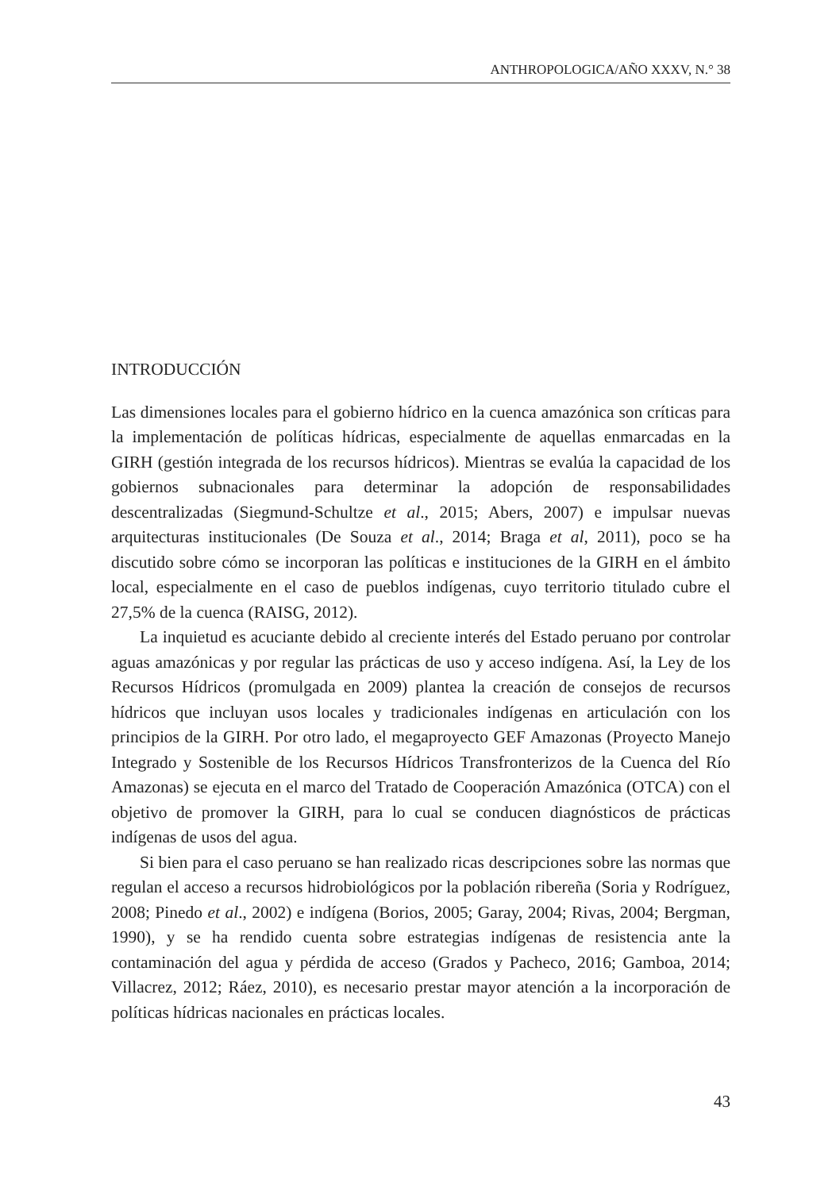ANTHROPOLOGICA/AÑO XXXV, N.° 38
INTRODUCCIÓN
Las dimensiones locales para el gobierno hídrico en la cuenca amazónica son críticas para la implementación de políticas hídricas, especialmente de aquellas enmarcadas en la GIRH (gestión integrada de los recursos hídricos). Mientras se evalúa la capacidad de los gobiernos subnacionales para determinar la adopción de responsabilidades descentralizadas (Siegmund-Schultze et al., 2015; Abers, 2007) e impulsar nuevas arquitecturas institucionales (De Souza et al., 2014; Braga et al, 2011), poco se ha discutido sobre cómo se incorporan las políticas e instituciones de la GIRH en el ámbito local, especialmente en el caso de pueblos indígenas, cuyo territorio titulado cubre el 27,5% de la cuenca (RAISG, 2012).
La inquietud es acuciante debido al creciente interés del Estado peruano por controlar aguas amazónicas y por regular las prácticas de uso y acceso indígena. Así, la Ley de los Recursos Hídricos (promulgada en 2009) plantea la creación de consejos de recursos hídricos que incluyan usos locales y tradicionales indígenas en articulación con los principios de la GIRH. Por otro lado, el megaproyecto GEF Amazonas (Proyecto Manejo Integrado y Sostenible de los Recursos Hídricos Transfronterizos de la Cuenca del Río Amazonas) se ejecuta en el marco del Tratado de Cooperación Amazónica (OTCA) con el objetivo de promover la GIRH, para lo cual se conducen diagnósticos de prácticas indígenas de usos del agua.
Si bien para el caso peruano se han realizado ricas descripciones sobre las normas que regulan el acceso a recursos hidrobiológicos por la población ribereña (Soria y Rodríguez, 2008; Pinedo et al., 2002) e indígena (Borios, 2005; Garay, 2004; Rivas, 2004; Bergman, 1990), y se ha rendido cuenta sobre estrategias indígenas de resistencia ante la contaminación del agua y pérdida de acceso (Grados y Pacheco, 2016; Gamboa, 2014; Villacrez, 2012; Ráez, 2010), es necesario prestar mayor atención a la incorporación de políticas hídricas nacionales en prácticas locales.
43